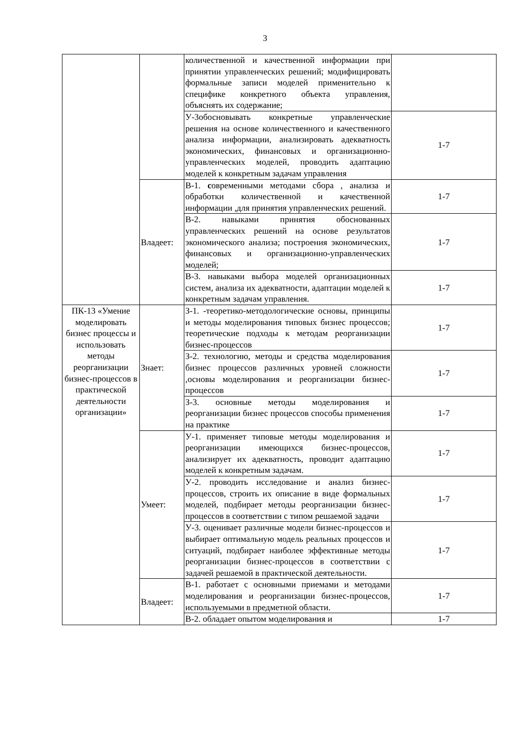3
| | | количественной и качественной информации при принятии управленческих решений; модифицировать формальные записи моделей применительно к специфике конкретного объекта управления, объяснять их содержание; | |
| | | У-3обосновывать конкретные управленческие решения на основе количественного и качественного анализа информации, анализировать адекватность экономических, финансовых и организационно-управленческих моделей, проводить адаптацию моделей к конкретным задачам управления | 1-7 |
| | Владеет: | В-1. с овременными методами сбора , анализа и обработки количественной и качественной информации ,для принятия управленческих решений. | 1-7 |
| | | В-2. навыками принятия обоснованных управленческих решений на основе результатов экономического анализа; построения экономических, финансовых и организационно-управленческих моделей; | 1-7 |
| | | В-3. навыками выбора моделей организационных систем, анализа их адекватности, адаптации моделей к конкретным задачам управления. | 1-7 |
| ПК-13 «Умение моделировать бизнес процессы и использовать методы реорганизации бизнес-процессов в практической деятельности организации» | Знает: | З-1. -теоретико-методологические основы, принципы и методы моделирования типовых бизнес процессов; теоретические подходы к методам реорганизации бизнес-процессов | 1-7 |
| | | З-2. технологию, методы и средства моделирования бизнес процессов различных уровней сложности ,основы моделирования и реорганизации бизнес-процессов | 1-7 |
| | | З-3. основные методы моделирования и реорганизации бизнес процессов способы применения на практике | 1-7 |
| | Умеет: | У-1. применяет типовые методы моделирования и реорганизации имеющихся бизнес-процессов, анализирует их адекватность, проводит адаптацию моделей к конкретным задачам. | 1-7 |
| | | У-2. проводить исследование и анализ бизнес-процессов, строить их описание в виде формальных моделей, подбирает методы реорганизации бизнес-процессов в соответствии с типом решаемой задачи | 1-7 |
| | | У-3. оценивает различные модели бизнес-процессов и выбирает оптимальную модель реальных процессов и ситуаций, подбирает наиболее эффективные методы реорганизации бизнес-процессов в соответствии с задачей решаемой в практической деятельности. | 1-7 |
| | Владеет: | В-1. работает с основными приемами и методами моделирования и реорганизации бизнес-процессов, используемыми в предметной области. | 1-7 |
| | | В-2. обладает опытом моделирования и | 1-7 |